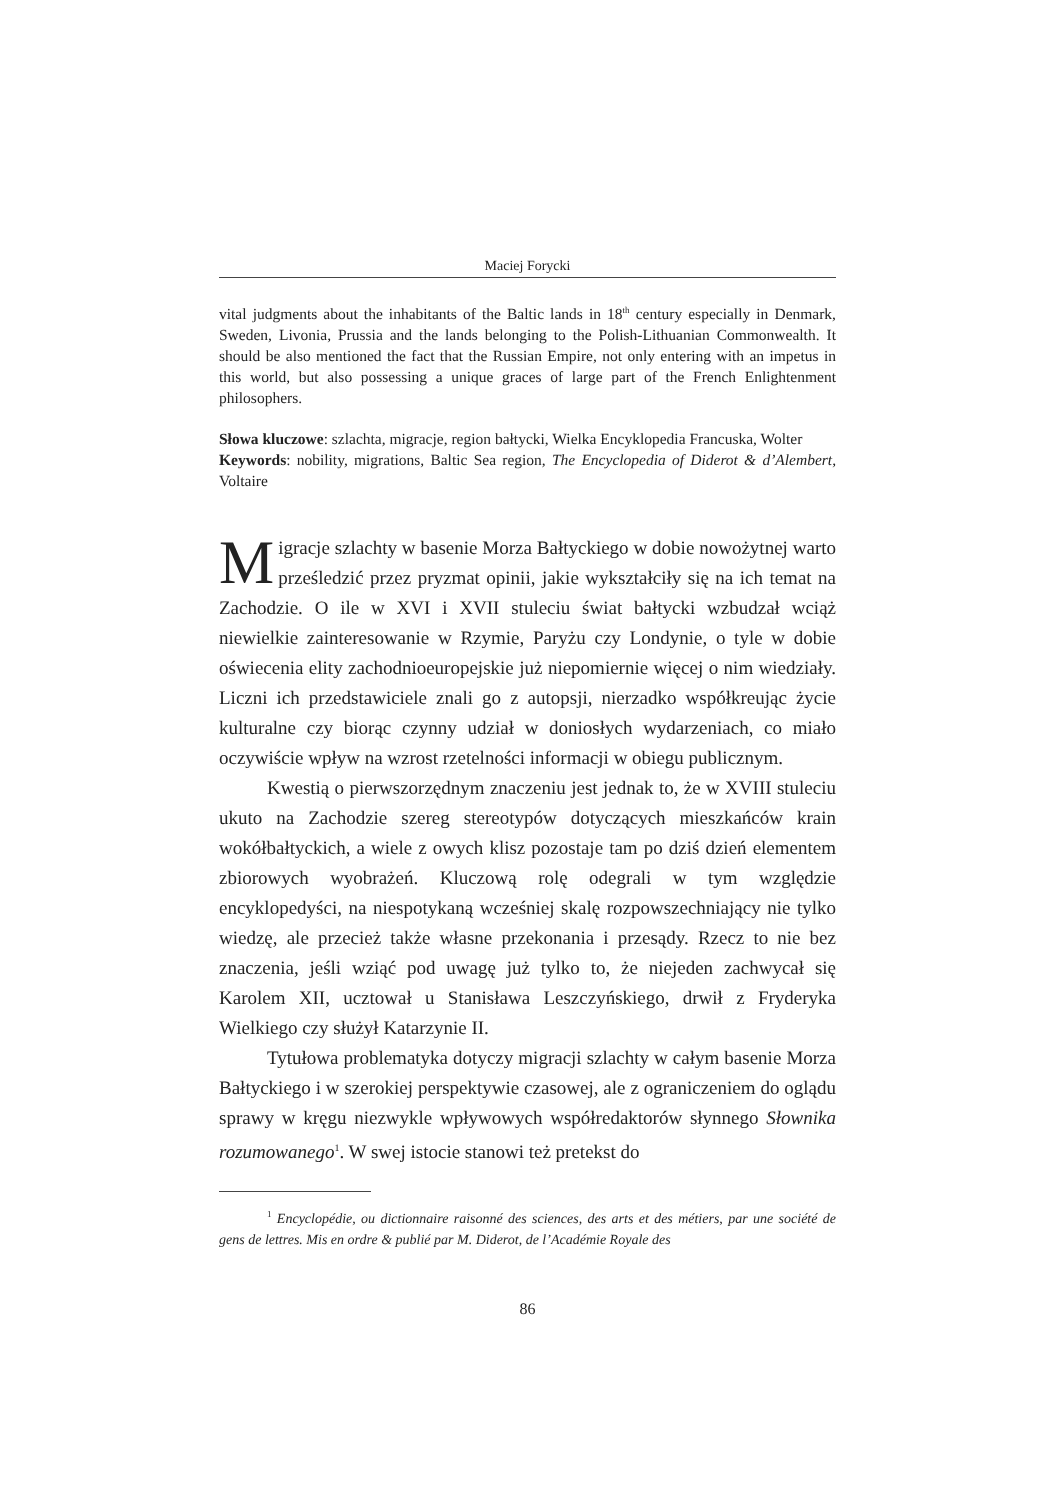Maciej Forycki
vital judgments about the inhabitants of the Baltic lands in 18<sup>th</sup> century especially in Denmark, Sweden, Livonia, Prussia and the lands belonging to the Polish-Lithuanian Commonwealth. It should be also mentioned the fact that the Russian Empire, not only entering with an impetus in this world, but also possessing a unique graces of large part of the French Enlightenment philosophers.
Słowa kluczowe: szlachta, migracje, region bałtycki, Wielka Encyklopedia Francuska, Wolter
Keywords: nobility, migrations, Baltic Sea region, The Encyclopedia of Diderot & d’Alembert, Voltaire
Migracje szlachty w basenie Morza Bałtyckiego w dobie nowożytnej warto prześledzić przez pryzmat opinii, jakie wykształciły się na ich temat na Zachodzie. O ile w XVI i XVII stuleciu świat bałtycki wzbudzał wciąż niewielkie zainteresowanie w Rzymie, Paryżu czy Londynie, o tyle w dobie oświecenia elity zachodnioeuropejskie już niepomiernie więcej o nim wiedziały. Liczni ich przedstawiciele znali go z autopsji, nierzadko współkreując życie kulturalne czy biorąc czynny udział w doniosłych wydarzeniach, co miało oczywiście wpływ na wzrost rzetelności informacji w obiegu publicznym.
Kwestią o pierwszorzędnym znaczeniu jest jednak to, że w XVIII stuleciu ukuto na Zachodzie szereg stereotypów dotyczących mieszkańców krain wokółbałtyckich, a wiele z owych klisz pozostaje tam po dziś dzień elementem zbiorowych wyobrażeń. Kluczową rolę odegrali w tym względzie encyklopedyści, na niespotykaną wcześniej skalę rozpowszechniający nie tylko wiedzę, ale przecież także własne przekonania i przesądy. Rzecz to nie bez znaczenia, jeśli wziąć pod uwagę już tylko to, że niejeden zachwycał się Karolem XII, ucztował u Stanisława Leszczyńskiego, drwił z Fryderyka Wielkiego czy służył Katarzynie II.
Tytułowa problematyka dotyczy migracji szlachty w całym basenie Morza Bałtyckiego i w szerokiej perspektywie czasowej, ale z ograniczeniem do oglądu sprawy w kręgu niezwykle wpływowych współredaktorów słynnego Słownika rozumowanego<sup>1</sup>. W swej istocie stanowi też pretekst do
<sup>1</sup> Encyclopédie, ou dictionnaire raisonné des sciences, des arts et des métiers, par une société de gens de lettres. Mis en ordre & publié par M. Diderot, de l’Académie Royale des
86